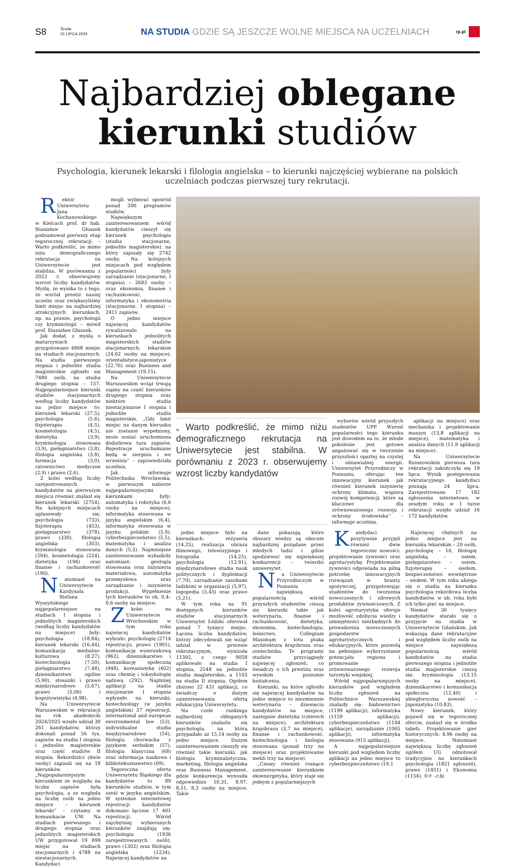S8
Środa
31 LIPCA 2024
NA STUDIA GDZIE SĄ JESZCZE WOLNE MIEJSCA NA UCZELNIACH
rp.pl
Najbardziej oblegane
kierunki studiów
Psychologia, kierunek lekarski i filologia angielska – to kierunki najczęściej wybierane na polskich uczelniach podczas pierwszej tury rekrutacji.
Rektor Uniwersytetu Jana Kochanowskiego w Kielcach prof. dr hab. Stanisław Głuszek podsumował pierwszy etap tegorocznej rekrutacji. – Warto podkreślić, że mimo niżu demograficznego rekrutacja na Uniwersytecie jest stabilna. W porównaniu z 2023 r. obserwujemy wzrost liczby kandydatów. Myślę, że wynika to z tego, że wzrósł prestiż naszej uczelni oraz zwiększyliśmy limit miejsc na najbardziej atrakcyjnych kierunkach, np. na prawie, psychologii czy kryminologii – mówił prof. Stanisław Głuszek.
Jak dodał, z myślą o maturzystach przygotowano 4868 miejsc na studiach stacjonarnych. Na studia pierwszego stopnia i jednolite studia magisterskie zgłosiło się 7480 osób, na studia drugiego stopnia – 157. Najpopularniejsze kierunki studiów stacjonarnych według liczby kandydatów na jedno miejsce to: kierunek lekarski (27,5), psychologia (5,6), fizjoterapia (4,5), kosmetologia (4,5), dietetyka (3,9), kryminologia stosowana (3,9), pielęgniarstwo (3,8), filologia angielska (3,8), farmacja (3,0), ratownictwo medyczne (2,9) i prawo (2,6).
Z kolei według liczby zarejestrowanych kandydatów na pierwszym miejscu również znalazł się kierunek lekarski (2754). Na kolejnych miejscach uplasowały się: psychologia (733), fizjoterapia (453), pielęgniarstwo (378), prawo (330), filologia angielska (303), kryminologia stosowana (294), kosmetologia (224), dietetyka (194) oraz finanse i rachunkowość (190).
Natomiast na Uniwersytecie Kardynała Stefana Wyszyńskiego najpopularniejsze na studiach I stopnia i jednolitych magisterskich (według liczby kandydatów na miejsce) były: psychologia (18,84), kierunek lekarski (16,44), komunikacja medialno-kulturowa (8,27), biotechnologia (7,50), pielęgniarstwo (7,48), dziennikarstwo ogólne (5,90), stosunki i prawo międzynarodowe (5,67), prawo (5,06) i kognitywistyka (4,98).
Na Uniwersytecie Warszawskim w rekrutacji na rok akademicki 2024/2025 wzięło udział 30 261 kandydatów, którzy dokonali ponad 56 tys. zapisów na studia I stopnia i jednolite magisterskie oraz część studiów II stopnia. Rekordziści (dwie osoby) zapisali się na 18 kierunków. „Najpopularniejszym kierunkiem ze względu na liczbę zapisów była psychologia, a ze względu na liczbę osób na jedno miejsce – kierunek lekarski” – czytamy w komunikacie UW. Na studiach pierwszego i drugiego stopnia oraz jednolitych magisterskich UW przygotował 19 899 miejsc na studiach stacjonarnych i 4788 na niestacjonarnych. Kandydaci
mogli wybierać spośród ponad 200 programów studiów.
Największym zainteresowaniem wśród kandydatów cieszył się kierunek psychologia (studia stacjonarne, jednolite magisterskie), na który zapisały się 2742 osoby. Na kolejnych miejscach pod względem popularności były zarządzanie (stacjonarne, I stopnia) – 2683 osoby – oraz ekonomia, finanse i rachunkowość, informatyka i ekonometria (stacjonarne, I stopnia) – 2411 zapisów.
O jedno miejsce najwięcej kandydatów rywalizowało na kierunkach jednolitych magisterskich studiów stacjonarnych: lekarskim (24,62 osoby na miejsce), orientalistyce-japonistyce (22,76) oraz Business and Management (19,15).
Na Uniwersytecie Warszawskim wciąż trwają zapisy na część kierunków drugiego stopnia oraz niektóre studia niestacjonarne I stopnia i jednolite studia magisterskie. „Gdy limit miejsc na danym kierunku nie zostanie wypełniony, może zostać uruchomiona dodatkowa tura zapisów. Rejestracje uruchamiane będą w sierpniu i we wrześniu” – zapowiedziała uczelnia.
Jak informuje Politechnika Wrocławska, w pierwszym naborze najpopularniejszymi kierunkami były: automatyka i robotyka (6,6 osoby na miejsce), informatyka stosowana w języku angielskim (6,4), informatyka stosowana w języku polskim (5,9), cyberbezpieczeństwo (5,5), matematyka i analiza danych (5,3). Najmniejsze zainteresowanie wzbudziły natomiast: geologia stosowana oraz inżynieria materiałowa, automatyka przemysłowa oraz zarządzanie i inżynieria produkcji. Wypełnienie tych kierunków to ok. 0,4–0,6 osoby na miejsce.
Z kolei na Uniwersytecie Wrocławskim w tym roku najwięcej kandydatów wybrało: psychologię (2714 rejestracji), prawo (1901), komunikację wizerunkową (962), dziennikarstwo i komunikację społeczną (948), koreanistykę (402) oraz chemię i toksykologię sądową (292). Najmniej aplikacji na studia stacjonarne I stopnia wpłynęło na kierunki: biotechnology (w języku angielskim) 37 rejestracji, international and european environmental law (53), indywidualne studia międzynarodowe (54), filologia chorwacka z językiem serbskim (57), filologia klasyczna (68) oraz informacja naukowa i bibliotekoznawstwo (69).
Tegoroczna oferta Uniwersytetu Śląskiego dla kandydatów to 89 kierunków studiów, w tym sześć w języku angielskim. W systemie internetowej rejestracji kandydatów dokonano łącznie 17 401 rejestracji. Wśród najchętniej wybieranych kierunków znajdują się: psychologia (1936 zarejestrowanych osób), prawo (1302) oraz filologia angielska (1234). Najwięcej kandydatów na
„ Warto podkreślić, że mimo niżu demograficznego rekrutacja na Uniwersytecie jest stabilna. W porównaniu z 2023 r. obserwujemy wzrost liczby kandydatów
wyborów wśród przyszłych studentów UPP. Wzrost popularności tego kierunku jest dowodem na to, że młode pokolenie jest gotowe angażować się w tworzenie przyszłości opartej na czystej i odnawialnej energii. Uniwersytet Przyrodniczy w Poznaniu, oferując ten innowacyjny kierunek jak również kierunek inżynierię ochrony klimatu, wspiera rozwój kompetencji, które są kluczowe dla zrównoważonego rozwoju i ochrony środowiska” – informuje uczelnia.
aplikacji na miejsce) oraz mechanika i projektowanie maszyn (13,8 aplikacji na miejsce), matematyka i analiza danych (11,9 aplikacji na miejsce).
Na Uniwersytecie Rzeszowskim pierwsza tura rekrutacji zakończyła się 19 lipca. Wynik postępowania rekrutacyjnego kandydaci poznają 24 lipca. Zarejestrowano 17 182 zgłoszenia internetowe, w zeszłym roku w I turze rekrutacji wzięło udział 16 172 kandydatów.
jedno miejsce było na kierunkach: reżyseria (14,25), realizacja obrazu filmowego, telewizyjnego i fotografia (14,25), psychologia (12,91), międzynarodowe studia nauk politycznych i dyplomacji (7,70), zarządzanie zasobami ludzkimi w organizacji (5,97), logopedia (5,45) oraz prawo (5,21).
W tym roku na 91 dostępnych kierunków studiów stacjonarnych Uniwersytet Łódzki oferował ponad 7 tysięcy miejsc. Łączna liczba kandydatów, którzy zdecydowali się wziąć udział w procesie rekrutacyjnym, wyniosła 11392, z czego 9058 aplikowało na studia I stopnia, 2548 na jednolite studia magisterskie, a 1103 na studia II stopnia. Ogółem złożono 22 431 aplikacji, co świadczy o dużym zainteresowaniu ofertą edukacyjną Uniwersytetu.
Na czele rankingu najbardziej obleganych kierunków znalazła się psychologia, na którą przypadało aż 15,14 osoby na jedno miejsce. Dużym zainteresowaniem cieszyły się również takie kierunki, jak biologia kryminalistyczna, marketing, filologia angielska oraz Business Management, gdzie konkurencja wynosiła odpowiednio 10,31, 8,97, 8,51, 8,3 osoby na miejsce. Takie
dane pokazują, które obszary wiedzy są obecnie najbardziej pożądane przez młodych ludzi i gdzie spodziewać się największej konkurencji – twierdzi uniwersytet.
Na Uniwersytecie Przyrodniczym w Poznaniu największą popularnością wśród przyszłych studentów cieszą się kierunki takie jak weterynaria, finanse i rachunkowość, dietetyka, ekonomia, biotechnologia, leśnictwo, Collegium Maximum z lotu ptaka architektura krajobrazu oraz zootechnika. Te programy studiów przyciągnęły najwięcej zgłoszeń, co świadczy o ich prestiżu oraz wysokim poziomie kształcenia.
Kierunki, na które zgłosiło się najwięcej kandydatów na jedno miejsce to niezmiennie weterynaria – dziesięciu kandydatów na miejsce, następnie dietetyka (czterech na miejsce), architektura krajobrazu (3,7 na miejsce), finanse i rachunkowość, biotechnologia i biologia stosowana (ponad trzy na miejsce) oraz projektowanie mebli trzy na miejsce).
„Cieszy również rosnące zainteresowanie kierunkiem ekoenergetyka, który staje się jednym z popularniejszych
Kandydaci pozytywnie przyjęli również dwie tegoroczne nowości: projektowanie żywności oraz agroturystykę. Projektowanie żywności odpowiada na pilną potrzebę innowacyjnych rozwiązań w branży spożywczej, przygotowując studentów do tworzenia nowoczesnych i zdrowych produktów żywnościowych. Z kolei agroturystyka oferuje możliwość zdobycia wiedzy i umiejętności niezbędnych do prowadzenia nowoczesnych gospodarstw agroturystycznych i edukacyjnych, które pozwolą na pełniejsze wykorzystanie potencjału regionu i promowanie zrównoważonego rozwoju turystyki wiejskiej.
Wśród najpopularniejszych kierunków pod względem liczby zgłoszeń na Politechnice Warszawskiej znalazły się: budownictwo (1199 aplikacji), informatyka (1159 aplikacji), cyberbezpieczeństwo (1144 aplikacje), zarządzanie (1065 aplikacji), informatyka stosowana (915 aplikacji).
A najpopularniejsze kierunki pod względem liczby aplikacji na jedno miejsce to cyberbezpieczeństwo (19,1
Najwięcej chętnych na jedno miejsce jest na kierunku lekarskim – 20 osób, psychologię – 16, filologię angielską – osiem, pielęgniarstwo – osiem, fizjoterapię – siedem, bezpieczeństwo wewnętrzne – siedem. W tym roku ubiega się o studia na kierunku psychologia rekordowa liczba kandydatów, w ub. roku było ich tylko pięć na miejsce.
Niemal 30 tysięcy kandydatów starało się o przyjęcie na studia w Uniwersytecie Gdańskim. Jak wskazują dane rekrutacyjne pod względem liczby osób na miejsce największą popularnością wśród kandydatów na studia pierwszego stopnia i jednolite studia magisterskie cieszą się: kryminologia (13,15 osoby na miejsce), dziennikarstwo i komunikacja społeczna (12,40) i ubiegłoroczna nowość – Japonistyka (10,83).
Nowy kierunek, który pojawił się w tegorocznej ofercie, znalazł się w środku tabeli: Projektowanie gier historycznych: 4,96 osoby na miejsce. Natomiast największą liczbę zgłoszeń ogółem UG odnotował tradycyjnie na kierunkach psychologia (1821 zgłoszeń), prawo (1451) i Ekonomia (1154). ©℗ –r.bi.